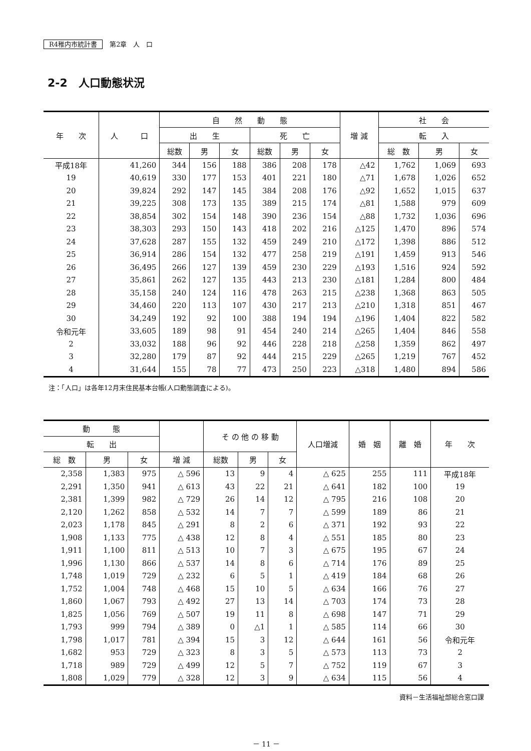R4稚内市統計書 第2章　人　口
2-2　人口動態状況
| 年 次 | 人 口 | 自 然 動 態 | | | | | | 増 減 | 社 会 | | |
| --- | --- | --- | --- | --- | --- | --- | --- | --- | --- | --- | --- |
| | | 出 生 | | | 死 亡 | | | | 転 入 | | |
| | | 総数 | 男 | 女 | 総数 | 男 | 女 | | 総 数 | 男 | 女 |
| 平成18年 | 41,260 | 344 | 156 | 188 | 386 | 208 | 178 | △42 | 1,762 | 1,069 | 693 |
| 19 | 40,619 | 330 | 177 | 153 | 401 | 221 | 180 | △71 | 1,678 | 1,026 | 652 |
| 20 | 39,824 | 292 | 147 | 145 | 384 | 208 | 176 | △92 | 1,652 | 1,015 | 637 |
| 21 | 39,225 | 308 | 173 | 135 | 389 | 215 | 174 | △81 | 1,588 | 979 | 609 |
| 22 | 38,854 | 302 | 154 | 148 | 390 | 236 | 154 | △88 | 1,732 | 1,036 | 696 |
| 23 | 38,303 | 293 | 150 | 143 | 418 | 202 | 216 | △125 | 1,470 | 896 | 574 |
| 24 | 37,628 | 287 | 155 | 132 | 459 | 249 | 210 | △172 | 1,398 | 886 | 512 |
| 25 | 36,914 | 286 | 154 | 132 | 477 | 258 | 219 | △191 | 1,459 | 913 | 546 |
| 26 | 36,495 | 266 | 127 | 139 | 459 | 230 | 229 | △193 | 1,516 | 924 | 592 |
| 27 | 35,861 | 262 | 127 | 135 | 443 | 213 | 230 | △181 | 1,284 | 800 | 484 |
| 28 | 35,158 | 240 | 124 | 116 | 478 | 263 | 215 | △238 | 1,368 | 863 | 505 |
| 29 | 34,460 | 220 | 113 | 107 | 430 | 217 | 213 | △210 | 1,318 | 851 | 467 |
| 30 | 34,249 | 192 | 92 | 100 | 388 | 194 | 194 | △196 | 1,404 | 822 | 582 |
| 令和元年 | 33,605 | 189 | 98 | 91 | 454 | 240 | 214 | △265 | 1,404 | 846 | 558 |
| 2 | 33,032 | 188 | 96 | 92 | 446 | 228 | 218 | △258 | 1,359 | 862 | 497 |
| 3 | 32,280 | 179 | 87 | 92 | 444 | 215 | 229 | △265 | 1,219 | 767 | 452 |
| 4 | 31,644 | 155 | 78 | 77 | 473 | 250 | 223 | △318 | 1,480 | 894 | 586 |
注：「人口」は各年12月末住民基本台帳(人口動態調査による)。
| 動 態 | | | | そ の 他 の 移 動 | | | 人口増減 | 婚 姻 | 離 婚 | 年 次 |
| --- | --- | --- | --- | --- | --- | --- | --- | --- | --- | --- |
| 転 出 | | | | | | | | | | |
| 総 数 | 男 | 女 | 増 減 | 総数 | 男 | 女 | | | | |
| 2,358 | 1,383 | 975 | △ 596 | 13 | 9 | 4 | △ 625 | 255 | 111 | 平成18年 |
| 2,291 | 1,350 | 941 | △ 613 | 43 | 22 | 21 | △ 641 | 182 | 100 | 19 |
| 2,381 | 1,399 | 982 | △ 729 | 26 | 14 | 12 | △ 795 | 216 | 108 | 20 |
| 2,120 | 1,262 | 858 | △ 532 | 14 | 7 | 7 | △ 599 | 189 | 86 | 21 |
| 2,023 | 1,178 | 845 | △ 291 | 8 | 2 | 6 | △ 371 | 192 | 93 | 22 |
| 1,908 | 1,133 | 775 | △ 438 | 12 | 8 | 4 | △ 551 | 185 | 80 | 23 |
| 1,911 | 1,100 | 811 | △ 513 | 10 | 7 | 3 | △ 675 | 195 | 67 | 24 |
| 1,996 | 1,130 | 866 | △ 537 | 14 | 8 | 6 | △ 714 | 176 | 89 | 25 |
| 1,748 | 1,019 | 729 | △ 232 | 6 | 5 | 1 | △ 419 | 184 | 68 | 26 |
| 1,752 | 1,004 | 748 | △ 468 | 15 | 10 | 5 | △ 634 | 166 | 76 | 27 |
| 1,860 | 1,067 | 793 | △ 492 | 27 | 13 | 14 | △ 703 | 174 | 73 | 28 |
| 1,825 | 1,056 | 769 | △ 507 | 19 | 11 | 8 | △ 698 | 147 | 71 | 29 |
| 1,793 | 999 | 794 | △ 389 | 0 | △1 | 1 | △ 585 | 114 | 66 | 30 |
| 1,798 | 1,017 | 781 | △ 394 | 15 | 3 | 12 | △ 644 | 161 | 56 | 令和元年 |
| 1,682 | 953 | 729 | △ 323 | 8 | 3 | 5 | △ 573 | 113 | 73 | 2 |
| 1,718 | 989 | 729 | △ 499 | 12 | 5 | 7 | △ 752 | 119 | 67 | 3 |
| 1,808 | 1,029 | 779 | △ 328 | 12 | 3 | 9 | △ 634 | 115 | 56 | 4 |
資料－生活福祉部総合窓口課
－ 11 －